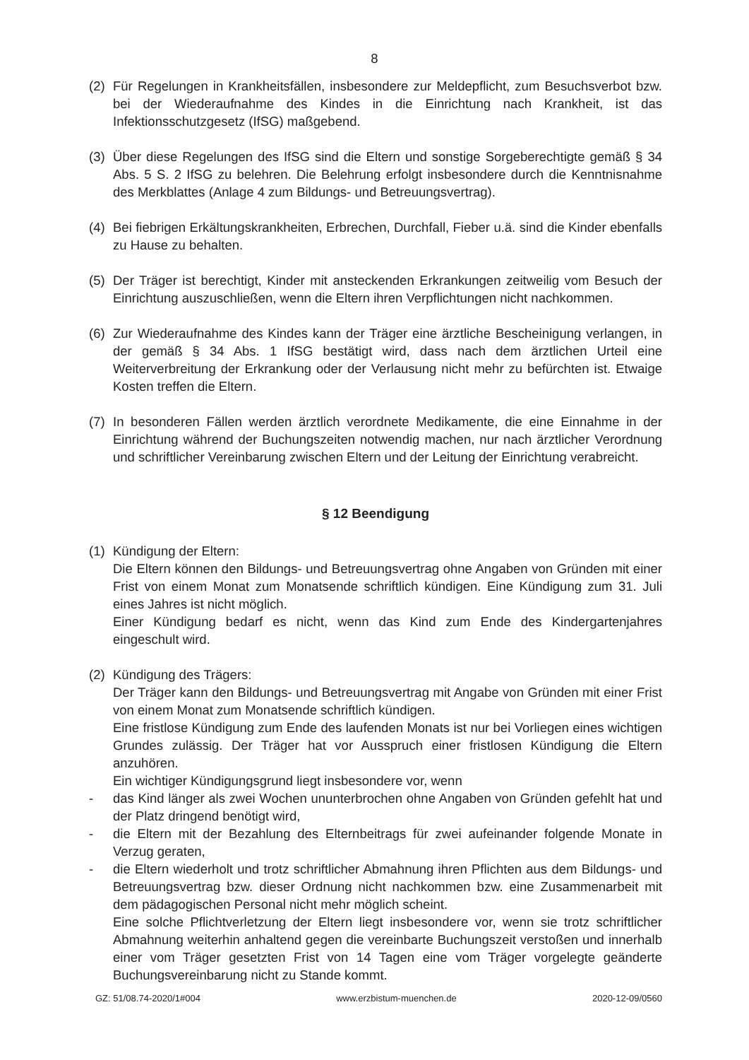8
(2) Für Regelungen in Krankheitsfällen, insbesondere zur Meldepflicht, zum Besuchsverbot bzw. bei der Wiederaufnahme des Kindes in die Einrichtung nach Krankheit, ist das Infektionsschutzgesetz (IfSG) maßgebend.
(3) Über diese Regelungen des IfSG sind die Eltern und sonstige Sorgeberechtigte gemäß § 34 Abs. 5 S. 2 IfSG zu belehren. Die Belehrung erfolgt insbesondere durch die Kenntnisnahme des Merkblattes (Anlage 4 zum Bildungs- und Betreuungsvertrag).
(4) Bei fiebrigen Erkältungskrankheiten, Erbrechen, Durchfall, Fieber u.ä. sind die Kinder ebenfalls zu Hause zu behalten.
(5) Der Träger ist berechtigt, Kinder mit ansteckenden Erkrankungen zeitweilig vom Besuch der Einrichtung auszuschließen, wenn die Eltern ihren Verpflichtungen nicht nachkommen.
(6) Zur Wiederaufnahme des Kindes kann der Träger eine ärztliche Bescheinigung verlangen, in der gemäß § 34 Abs. 1 IfSG bestätigt wird, dass nach dem ärztlichen Urteil eine Weiterverbreitung der Erkrankung oder der Verlausung nicht mehr zu befürchten ist. Etwaige Kosten treffen die Eltern.
(7) In besonderen Fällen werden ärztlich verordnete Medikamente, die eine Einnahme in der Einrichtung während der Buchungszeiten notwendig machen, nur nach ärztlicher Verordnung und schriftlicher Vereinbarung zwischen Eltern und der Leitung der Einrichtung verabreicht.
§ 12 Beendigung
(1) Kündigung der Eltern:
Die Eltern können den Bildungs- und Betreuungsvertrag ohne Angaben von Gründen mit einer Frist von einem Monat zum Monatsende schriftlich kündigen. Eine Kündigung zum 31. Juli eines Jahres ist nicht möglich.
Einer Kündigung bedarf es nicht, wenn das Kind zum Ende des Kindergartenjahres eingeschult wird.
(2) Kündigung des Trägers:
Der Träger kann den Bildungs- und Betreuungsvertrag mit Angabe von Gründen mit einer Frist von einem Monat zum Monatsende schriftlich kündigen.
Eine fristlose Kündigung zum Ende des laufenden Monats ist nur bei Vorliegen eines wichtigen Grundes zulässig. Der Träger hat vor Ausspruch einer fristlosen Kündigung die Eltern anzuhören.
Ein wichtiger Kündigungsgrund liegt insbesondere vor, wenn
- das Kind länger als zwei Wochen ununterbrochen ohne Angaben von Gründen gefehlt hat und der Platz dringend benötigt wird,
- die Eltern mit der Bezahlung des Elternbeitrags für zwei aufeinander folgende Monate in Verzug geraten,
- die Eltern wiederholt und trotz schriftlicher Abmahnung ihren Pflichten aus dem Bildungs- und Betreuungsvertrag bzw. dieser Ordnung nicht nachkommen bzw. eine Zusammenarbeit mit dem pädagogischen Personal nicht mehr möglich scheint.
Eine solche Pflichtverletzung der Eltern liegt insbesondere vor, wenn sie trotz schriftlicher Abmahnung weiterhin anhaltend gegen die vereinbarte Buchungszeit verstoßen und innerhalb einer vom Träger gesetzten Frist von 14 Tagen eine vom Träger vorgelegte geänderte Buchungsvereinbarung nicht zu Stande kommt.
GZ: 51/08.74-2020/1#004 www.erzbistum-muenchen.de 2020-12-09/0560